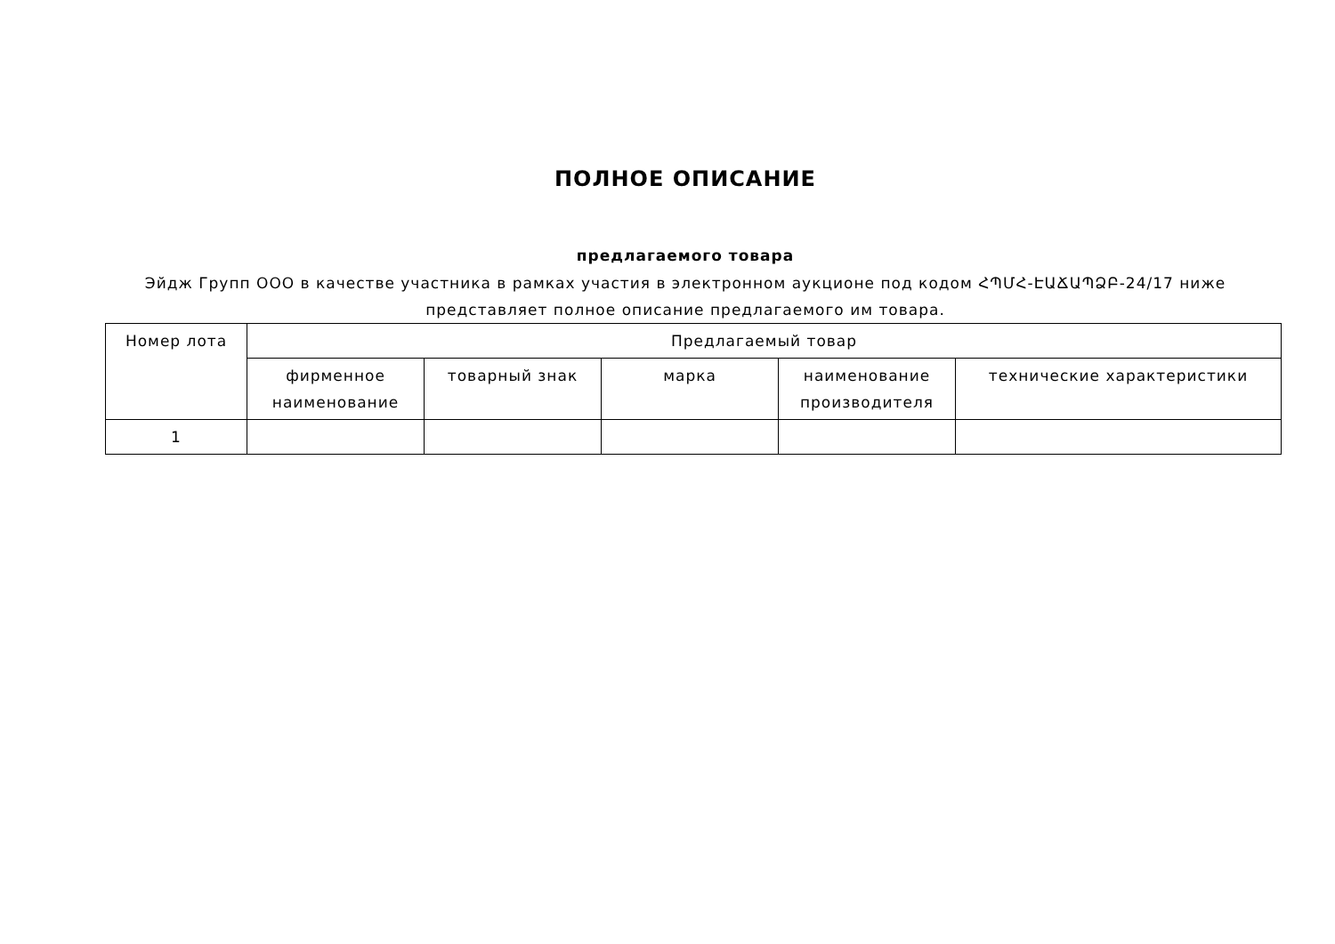ПОЛНОЕ ОПИСАНИЕ
предлагаемого товара
Эйдж Групп ООО в качестве участника в рамках участия в электронном аукционе под кодом ՀՊՄՀ-ԷԱՃԱՊՁԲ-24/17 ниже представляет полное описание предлагаемого им товара.
| Номер лота | Предлагаемый товар | | | | |
| --- | --- | --- | --- | --- | --- |
| | фирменное наименование | товарный знак | марка | наименование производителя | технические характеристики |
| 1 | | | | | |